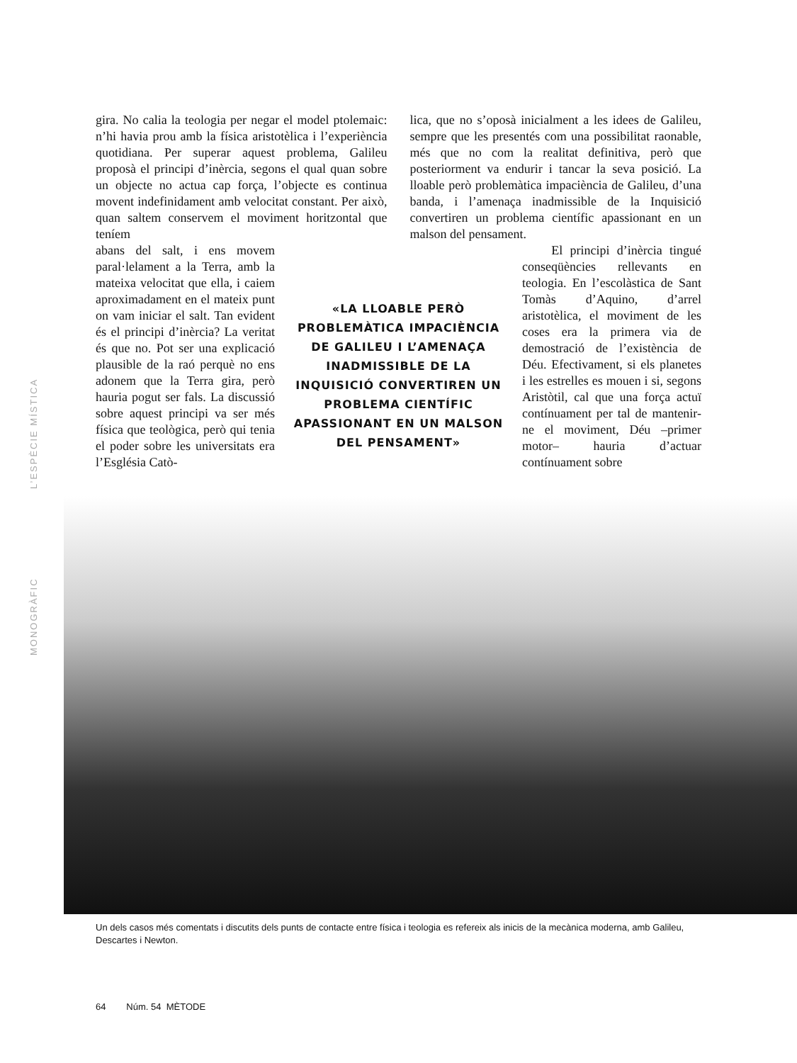L’ESPÈCIE MÍSTICA
MONOGRÀFIC
gira. No calia la teologia per negar el model ptolemaic: n’hi havia prou amb la física aristotèlica i l’experiència quotidiana. Per superar aquest problema, Galileu proposà el principi d’inèrcia, segons el qual quan sobre un objecte no actua cap força, l’objecte es continua movent indefinidament amb velocitat constant. Per això, quan saltem conservem el moviment horitzontal que teníem
lica, que no s’oposà inicialment a les idees de Galileu, sempre que les presentés com una possibilitat raonable, més que no com la realitat definitiva, però que posteriorment va endurir i tancar la seva posició. La lloable però problemàtica impaciència de Galileu, d’una banda, i l’amenaça inadmissible de la Inquisició convertiren un problema científic apassionant en un malson del pensament.
abans del salt, i ens movem paral·lelament a la Terra, amb la mateixa velocitat que ella, i caiem aproximadament en el mateix punt on vam iniciar el salt. Tan evident és el principi d’inèrcia? La veritat és que no. Pot ser una explicació plausible de la raó perquè no ens adonem que la Terra gira, però hauria pogut ser fals. La discussió sobre aquest principi va ser més física que teològica, però qui tenia el poder sobre les universitats era l’Església Catò-
«LA LLOABLE PERÒ PROBLEMÀTICA IMPACIÈNCIA DE GALILEU I L’AMENAÇA INADMISSIBLE DE LA INQUISICIÓ CONVERTIREN UN PROBLEMA CIENTÍFIC APASSIONANT EN UN MALSON DEL PENSAMENT»
El principi d’inèrcia tingué conseqüències rellevants en teologia. En l’escolàstica de Sant Tomàs d’Aquino, d’arrel aristotèlica, el moviment de les coses era la primera via de demostració de l’existència de Déu. Efectivament, si els planetes i les estrelles es mouen i si, segons Aristòtil, cal que una força actuï contínuament per tal de mantenir-ne el moviment, Déu –primer motor– hauria d’actuar contínuament sobre
Un dels casos més comentats i discutits dels punts de contacte entre física i teologia es refereix als inicis de la mecànica moderna, amb Galileu, Descartes i Newton.
64 Núm. 54 MÈTODE